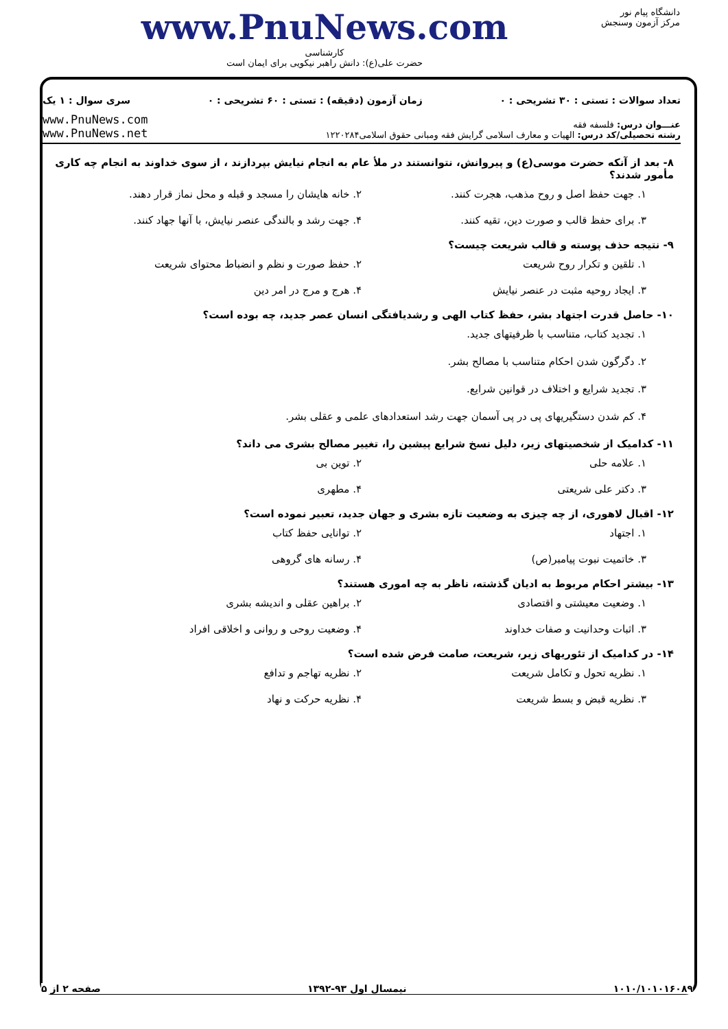دانشگاه پیام نور
مرکز آزمون وسنجش
www.PnuNews.com
کارشناسی
حضرت علی(ع): دانش راهبر نیکویی برای ایمان است
تعداد سوالات : تستی : ۳۰ تشریحی : ۰ زمان آزمون (دقیقه) : تستی : ۶۰ تشریحی : ۰ سری سوال : ۱ یک
عنـــوان درس: فلسفه فقه
رشته تحصیلی/کد درس: الهیات و معارف اسلامی گرایش فقه ومبانی حقوق اسلامی۱۲۲۰۲۸۴
www.PnuNews.com
www.PnuNews.net
۸- بعد از آنکه حضرت موسی(ع) و پیروانش، نتوانستند در ملأ عام به انجام نیایش بپردازند ، از سوی خداوند به انجام چه کاری مأمور شدند؟
۱. جهت حفظ اصل و روح مذهب، هجرت کنند.
۲. خانه هایشان را مسجد و قبله و محل نماز قرار دهند.
۳. برای حفظ قالب و صورت دین، تقیه کنند.
۴. جهت رشد و بالندگی عنصر نیایش، با آنها جهاد کنند.
۹- نتیجه حذف پوسته و قالب شریعت چیست؟
۱. تلقین و تکرار روح شریعت
۲. حفظ صورت و نظم و انضباط محتوای شریعت
۳. ایجاد روحیه مثبت در عنصر نیایش
۴. هرج و مرج در امر دین
۱۰- حاصل قدرت اجتهاد بشر، حفظ کتاب الهی و رشدیافتگی انسان عصر جدید، چه بوده است؟
۱. تجدید کتاب، متناسب با ظرفیتهای جدید.
۲. دگرگون شدن احکام متناسب با مصالح بشر.
۳. تجدید شرایع و اختلاف در قوانین شرایع.
۴. کم شدن دستگیریهای پی در پی آسمان جهت رشد استعدادهای علمی و عقلی بشر.
۱۱- کدامیک از شخصیتهای زیر، دلیل نسخ شرایع پیشین را، تغییر مصالح بشری می داند؟
۱. علامه حلی
۲. توین بی
۳. دکتر علی شریعتی
۴. مطهری
۱۲- اقبال لاهوری، از چه چیزی به وضعیت تازه بشری و جهان جدید، تعبیر نموده است؟
۱. اجتهاد
۲. توانایی حفظ کتاب
۳. خاتمیت نبوت پیامبر(ص)
۴. رسانه های گروهی
۱۳- بیشتر احکام مربوط به ادیان گذشته، ناظر به چه اموری هستند؟
۱. وضعیت معیشتی و اقتصادی
۲. براهین عقلی و اندیشه بشری
۳. اثبات وحدانیت و صفات خداوند
۴. وضعیت روحی و روانی و اخلاقی افراد
۱۴- در کدامیک از تئوریهای زیر، شریعت، صامت فرض شده است؟
۱. نظریه تحول و تکامل شریعت
۲. نظریه تهاجم و تدافع
۳. نظریه قبض و بسط شریعت
۴. نظریه حرکت و نهاد
۱۰۱۰/۱۰۱۰۱۶۰۸۹ نیمسال اول ۹۳-۱۳۹۲ صفحه ۲ از ۵